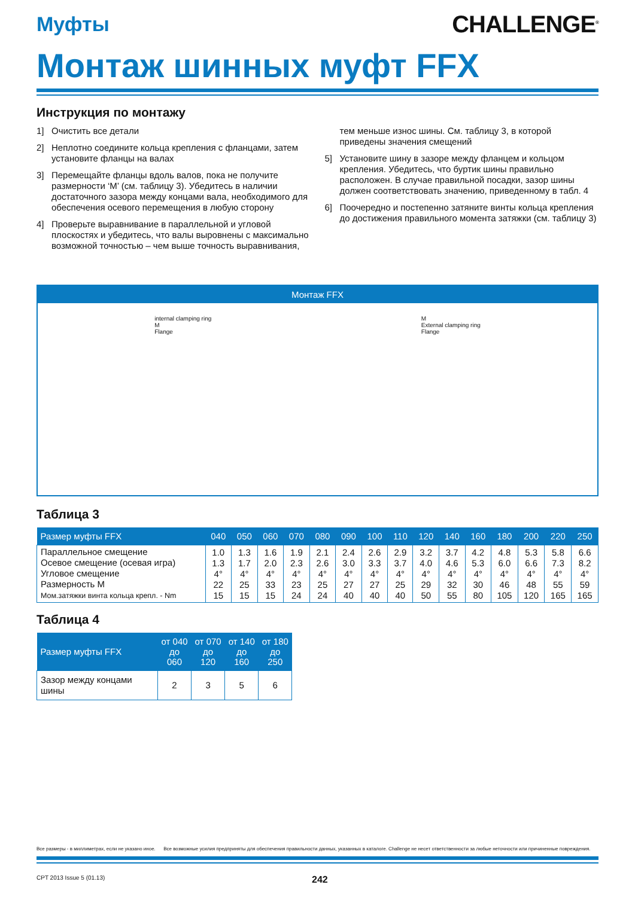Муфты
CHALLENGE<sup>®</sup>
Монтаж шинных муфт FFX
Инструкция по монтажу
1] Очистить все детали
2] Неплотно соедините кольца крепления с фланцами, затем установите фланцы на валах
3] Перемещайте фланцы вдоль валов, пока не получите размерности ‘M’ (см. таблицу 3). Убедитесь в наличии достаточного зазора между концами вала, необходимого для обеспечения осевого перемещения в любую сторону
4] Проверьте выравнивание в параллельной и угловой плоскостях и убедитесь, что валы выровнены с максимально возможной точностью – чем выше точность выравнивания,
тем меньше износ шины. См. таблицу 3, в которой приведены значения смещений
5] Установите шину в зазоре между фланцем и кольцом крепления. Убедитесь, что буртик шины правильно расположен. В случае правильной посадки, зазор шины должен соответствовать значению, приведенному в табл. 4
6] Поочередно и постепенно затяните винты кольца крепления до достижения правильного момента затяжки (см. таблицу 3)
Монтаж FFX
internal clamping ring
M
Flange
M
External clamping ring
Flange
Таблица 3
| Размер муфты FFX | 040 | 050 | 060 | 070 | 080 | 090 | 100 | 110 | 120 | 140 | 160 | 180 | 200 | 220 | 250 |
| --- | --- | --- | --- | --- | --- | --- | --- | --- | --- | --- | --- | --- | --- | --- | --- |
| Параллельное смещение Осевое смещение (осевая игра) Угловое смещение Размерность M Мом.затяжки винта кольца крепл. - Nm | 1.0 1.3 4° 22 15 | 1.3 1.7 4° 25 15 | 1.6 2.0 4° 33 15 | 1.9 2.3 4° 23 24 | 2.1 2.6 4° 25 24 | 2.4 3.0 4° 27 40 | 2.6 3.3 4° 27 40 | 2.9 3.7 4° 25 40 | 3.2 4.0 4° 29 50 | 3.7 4.6 4° 32 55 | 4.2 5.3 4° 30 80 | 4.8 6.0 4° 46 105 | 5.3 6.6 4° 48 120 | 5.8 7.3 4° 55 165 | 6.6 8.2 4° 59 165 |
Таблица 4
| Размер муфты FFX | от 040 до 060 | от 070 до 120 | от 140 до 160 | от 180 до 250 |
| --- | --- | --- | --- | --- |
| Зазор между концами шины | 2 | 3 | 5 | 6 |
Все размеры - в миллиметрах, если не указано иное. Все возможные усилия предприняты для обеспечения правильности данных, указанных в каталоге. Challenge не несет ответственности за любые неточности или причиненные повреждения.
CPT 2013 Issue 5 (01.13) 242